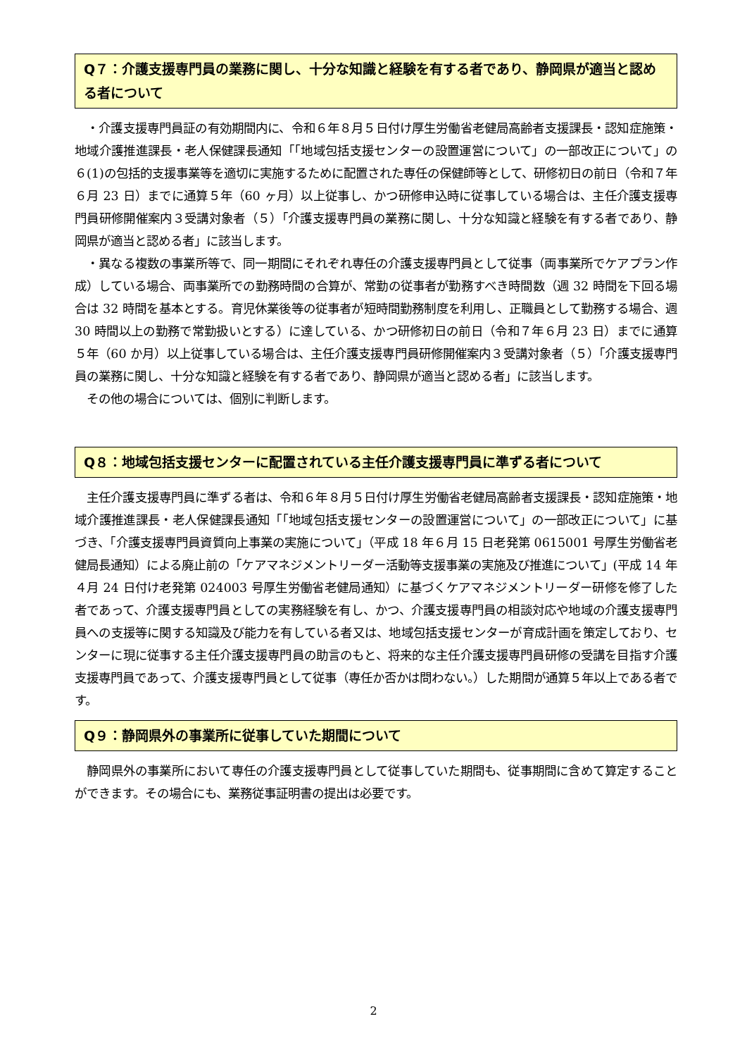Q７：介護支援専門員の業務に関し、十分な知識と経験を有する者であり、静岡県が適当と認める者について
　・介護支援専門員証の有効期間内に、令和６年８月５日付け厚生労働省老健局高齢者支援課長・認知症施策・地域介護推進課長・老人保健課長通知「｢地域包括支援センターの設置運営について」の一部改正について」の６(1)の包括的支援事業等を適切に実施するために配置された専任の保健師等として、研修初日の前日（令和７年６月 23 日）までに通算５年（60 ヶ月）以上従事し、かつ研修申込時に従事している場合は、主任介護支援専門員研修開催案内３受講対象者（５）「介護支援専門員の業務に関し、十分な知識と経験を有する者であり、静岡県が適当と認める者」に該当します。
　・異なる複数の事業所等で、同一期間にそれぞれ専任の介護支援専門員として従事（両事業所でケアプラン作成）している場合、両事業所での勤務時間の合算が、常勤の従事者が勤務すべき時間数（週 32 時間を下回る場合は 32 時間を基本とする。育児休業後等の従事者が短時間勤務制度を利用し、正職員として勤務する場合、週 30 時間以上の勤務で常勤扱いとする）に達している、かつ研修初日の前日（令和７年６月 23 日）までに通算５年（60 か月）以上従事している場合は、主任介護支援専門員研修開催案内３受講対象者（５）「介護支援専門員の業務に関し、十分な知識と経験を有する者であり、静岡県が適当と認める者」に該当します。
　その他の場合については、個別に判断します。
Q８：地域包括支援センターに配置されている主任介護支援専門員に準ずる者について
　主任介護支援専門員に準ずる者は、令和６年８月５日付け厚生労働省老健局高齢者支援課長・認知症施策・地域介護推進課長・老人保健課長通知「｢地域包括支援センターの設置運営について」の一部改正について」に基づき、「介護支援専門員資質向上事業の実施について」（平成 18 年６月 15 日老発第 0615001 号厚生労働省老健局長通知）による廃止前の「ケアマネジメントリーダー活動等支援事業の実施及び推進について」(平成 14 年４月 24 日付け老発第 024003 号厚生労働省老健局通知）に基づくケアマネジメントリーダー研修を修了した者であって、介護支援専門員としての実務経験を有し、かつ、介護支援専門員の相談対応や地域の介護支援専門員への支援等に関する知識及び能力を有している者又は、地域包括支援センターが育成計画を策定しており、センターに現に従事する主任介護支援専門員の助言のもと、将来的な主任介護支援専門員研修の受講を目指す介護支援専門員であって、介護支援専門員として従事（専任か否かは問わない。）した期間が通算５年以上である者です。
Q９：静岡県外の事業所に従事していた期間について
　静岡県外の事業所において専任の介護支援専門員として従事していた期間も、従事期間に含めて算定することができます。その場合にも、業務従事証明書の提出は必要です。
2